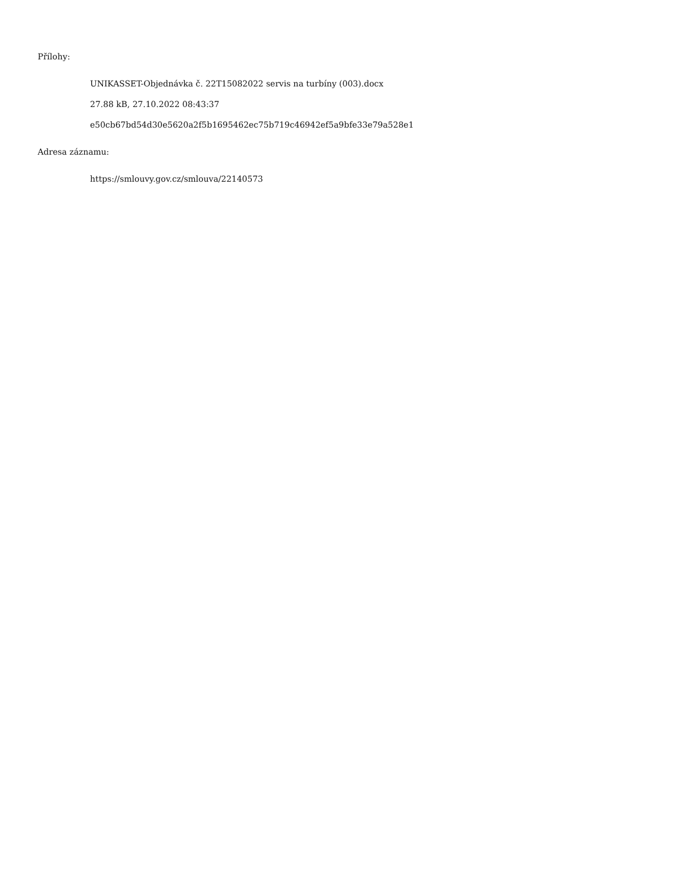Přílohy:
UNIKASSET-Objednávka č. 22T15082022 servis na turbíny (003).docx
27.88 kB, 27.10.2022 08:43:37
e50cb67bd54d30e5620a2f5b1695462ec75b719c46942ef5a9bfe33e79a528e1
Adresa záznamu:
https://smlouvy.gov.cz/smlouva/22140573